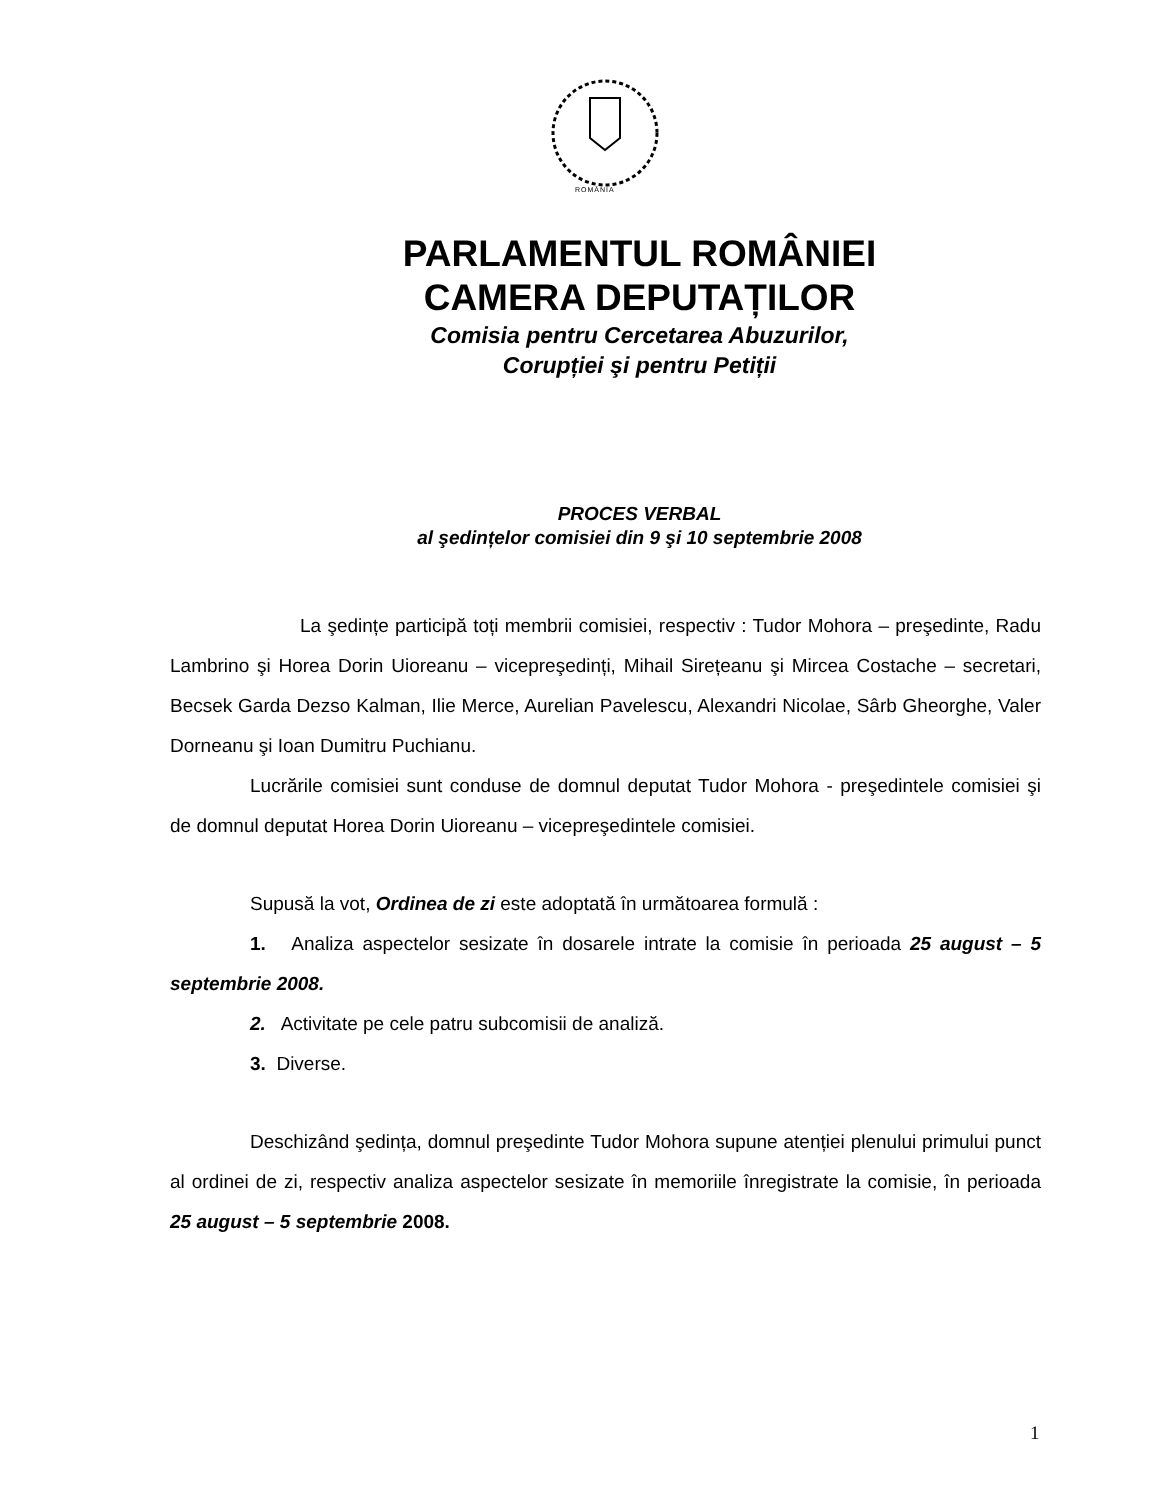ROMÂNIA
PARLAMENTUL ROMÂNIEI
CAMERA DEPUTAȚILOR
Comisia pentru Cercetarea Abuzurilor,
Corupției şi pentru Petiții
PROCES VERBAL
al şedințelor comisiei din 9 şi 10 septembrie 2008
La şedințe participă toți membrii comisiei, respectiv : Tudor Mohora – preşedinte, Radu Lambrino şi Horea Dorin Uioreanu – vicepreşedinți, Mihail Sirețeanu şi Mircea Costache – secretari, Becsek Garda Dezso Kalman, Ilie Merce, Aurelian Pavelescu, Alexandri Nicolae, Sârb Gheorghe, Valer Dorneanu şi Ioan Dumitru Puchianu.
Lucrările comisiei sunt conduse de domnul deputat Tudor Mohora - preşedintele comisiei şi de domnul deputat Horea Dorin Uioreanu – vicepreşedintele comisiei.
Supusă la vot, Ordinea de zi este adoptată în următoarea formulă :
1. Analiza aspectelor sesizate în dosarele intrate la comisie în perioada 25 august – 5 septembrie 2008.
2. Activitate pe cele patru subcomisii de analiză.
3. Diverse.
Deschizând şedința, domnul preşedinte Tudor Mohora supune atenției plenului primului punct al ordinei de zi, respectiv analiza aspectelor sesizate în memoriile înregistrate la comisie, în perioada 25 august – 5 septembrie 2008.
1